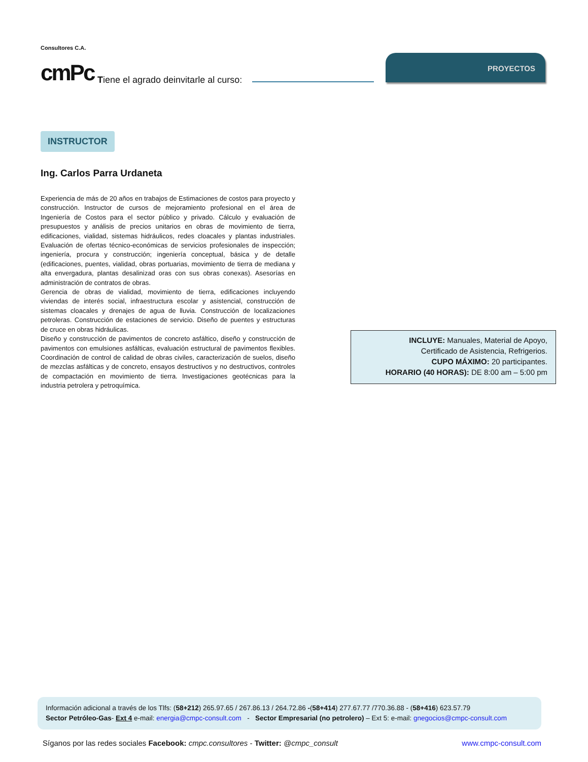Consultores C.A.
cmPc
Tiene el agrado deinvitarle al curso:
PROYECTOS
INSTRUCTOR
Ing. Carlos Parra Urdaneta
Experiencia de más de 20 años en trabajos de Estimaciones de costos para proyecto y construcción. Instructor de cursos de mejoramiento profesional en el área de Ingeniería de Costos para el sector público y privado. Cálculo y evaluación de presupuestos y análisis de precios unitarios en obras de movimiento de tierra, edificaciones, vialidad, sistemas hidráulicos, redes cloacales y plantas industriales. Evaluación de ofertas técnico-económicas de servicios profesionales de inspección; ingeniería, procura y construcción; ingeniería conceptual, básica y de detalle (edificaciones, puentes, vialidad, obras portuarias, movimiento de tierra de mediana y alta envergadura, plantas desalinizad oras con sus obras conexas). Asesorías en administración de contratos de obras.
Gerencia de obras de vialidad, movimiento de tierra, edificaciones incluyendo viviendas de interés social, infraestructura escolar y asistencial, construcción de sistemas cloacales y drenajes de agua de lluvia. Construcción de localizaciones petroleras. Construcción de estaciones de servicio. Diseño de puentes y estructuras de cruce en obras hidráulicas.
Diseño y construcción de pavimentos de concreto asfáltico, diseño y construcción de pavimentos con emulsiones asfálticas, evaluación estructural de pavimentos flexibles. Coordinación de control de calidad de obras civiles, caracterización de suelos, diseño de mezclas asfálticas y de concreto, ensayos destructivos y no destructivos, controles de compactación en movimiento de tierra. Investigaciones geotécnicas para la industria petrolera y petroquímica.
INCLUYE: Manuales, Material de Apoyo,
Certificado de Asistencia, Refrigerios.
CUPO MÁXIMO: 20 participantes.
HORARIO (40 HORAS): DE 8:00 am – 5:00 pm
Información adicional a través de los Tlfs: (58+212) 265.97.65 / 267.86.13 / 264.72.86 -(58+414) 277.67.77 /770.36.88 - (58+416) 623.57.79
Sector Petróleo-Gas- Ext 4 e-mail: energia@cmpc-consult.com - Sector Empresarial (no petrolero) – Ext 5: e-mail: gnegocios@cmpc-consult.com
Síganos por las redes sociales Facebook: cmpc.consultores - Twitter: @cmpc_consult www.cmpc-consult.com